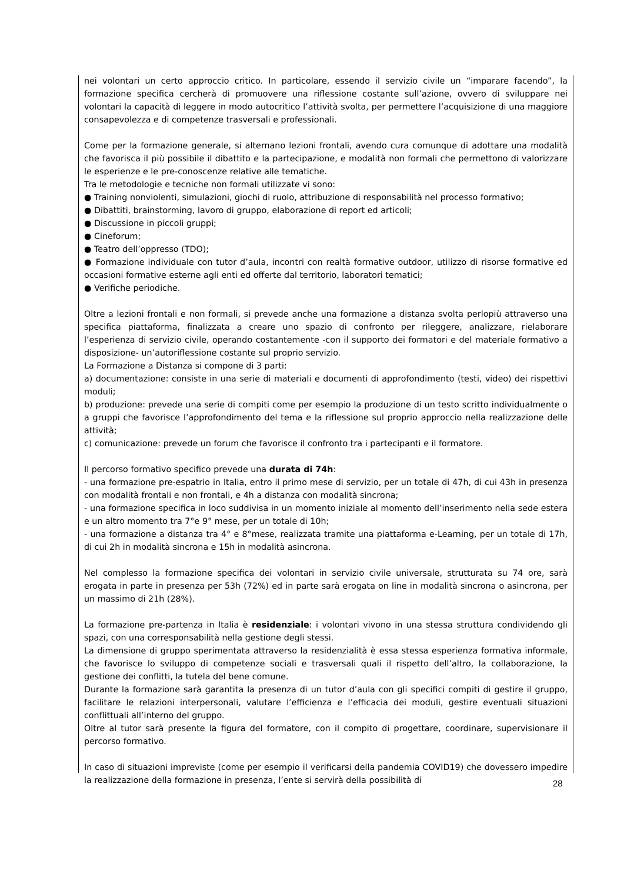nei volontari un certo approccio critico. In particolare, essendo il servizio civile un “imparare facendo”, la formazione specifica cercherà di promuovere una riflessione costante sull’azione, ovvero di sviluppare nei volontari la capacità di leggere in modo autocritico l’attività svolta, per permettere l’acquisizione di una maggiore consapevolezza e di competenze trasversali e professionali.
Come per la formazione generale, si alternano lezioni frontali, avendo cura comunque di adottare una modalità che favorisca il più possibile il dibattito e la partecipazione, e modalità non formali che permettono di valorizzare le esperienze e le pre-conoscenze relative alle tematiche.
Tra le metodologie e tecniche non formali utilizzate vi sono:
● Training nonviolenti, simulazioni, giochi di ruolo, attribuzione di responsabilità nel processo formativo;
● Dibattiti, brainstorming, lavoro di gruppo, elaborazione di report ed articoli;
● Discussione in piccoli gruppi;
● Cineforum;
● Teatro dell’oppresso (TDO);
● Formazione individuale con tutor d’aula, incontri con realtà formative outdoor, utilizzo di risorse formative ed occasioni formative esterne agli enti ed offerte dal territorio, laboratori tematici;
● Verifiche periodiche.
Oltre a lezioni frontali e non formali, si prevede anche una formazione a distanza svolta perlopiù attraverso una specifica piattaforma, finalizzata a creare uno spazio di confronto per rileggere, analizzare, rielaborare l’esperienza di servizio civile, operando costantemente -con il supporto dei formatori e del materiale formativo a disposizione- un’autoriflessione costante sul proprio servizio.
La Formazione a Distanza si compone di 3 parti:
a) documentazione: consiste in una serie di materiali e documenti di approfondimento (testi, video) dei rispettivi moduli;
b) produzione: prevede una serie di compiti come per esempio la produzione di un testo scritto individualmente o a gruppi che favorisce l’approfondimento del tema e la riflessione sul proprio approccio nella realizzazione delle attività;
c) comunicazione: prevede un forum che favorisce il confronto tra i partecipanti e il formatore.
Il percorso formativo specifico prevede una durata di 74h:
- una formazione pre-espatrio in Italia, entro il primo mese di servizio, per un totale di 47h, di cui 43h in presenza con modalità frontali e non frontali, e 4h a distanza con modalità sincrona;
- una formazione specifica in loco suddivisa in un momento iniziale al momento dell’inserimento nella sede estera e un altro momento tra 7°e 9° mese, per un totale di 10h;
- una formazione a distanza tra 4° e 8°mese, realizzata tramite una piattaforma e-Learning, per un totale di 17h, di cui 2h in modalità sincrona e 15h in modalità asincrona.
Nel complesso la formazione specifica dei volontari in servizio civile universale, strutturata su 74 ore, sarà erogata in parte in presenza per 53h (72%) ed in parte sarà erogata on line in modalità sincrona o asincrona, per un massimo di 21h (28%).
La formazione pre-partenza in Italia è residenziale: i volontari vivono in una stessa struttura condividendo gli spazi, con una corresponsabilità nella gestione degli stessi.
La dimensione di gruppo sperimentata attraverso la residenzialità è essa stessa esperienza formativa informale, che favorisce lo sviluppo di competenze sociali e trasversali quali il rispetto dell’altro, la collaborazione, la gestione dei conflitti, la tutela del bene comune.
Durante la formazione sarà garantita la presenza di un tutor d’aula con gli specifici compiti di gestire il gruppo, facilitare le relazioni interpersonali, valutare l’efficienza e l’efficacia dei moduli, gestire eventuali situazioni conflittuali all’interno del gruppo.
Oltre al tutor sarà presente la figura del formatore, con il compito di progettare, coordinare, supervisionare il percorso formativo.
In caso di situazioni impreviste (come per esempio il verificarsi della pandemia COVID19) che dovessero impedire la realizzazione della formazione in presenza, l’ente si servirà della possibilità di
28